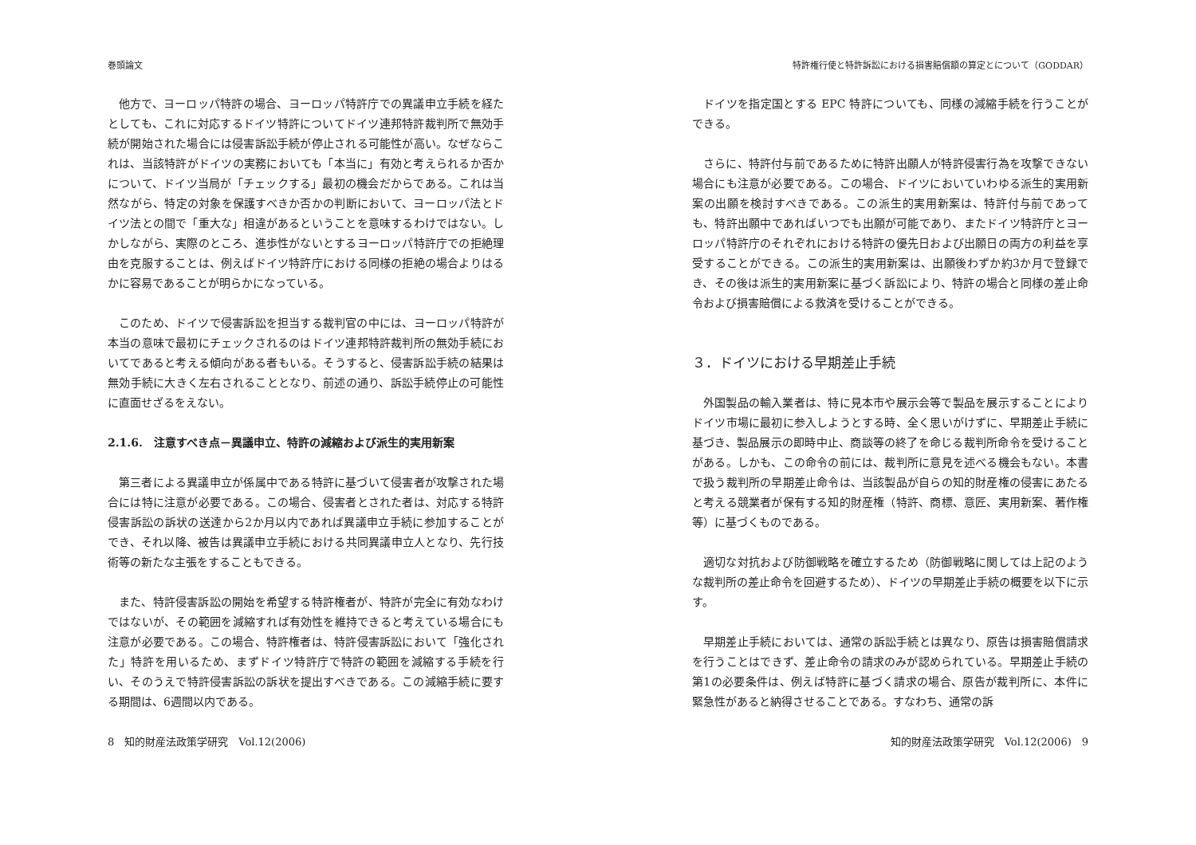巻頭論文
他方で、ヨーロッパ特許の場合、ヨーロッパ特許庁での異議申立手続を経たとしても、これに対応するドイツ特許についてドイツ連邦特許裁判所で無効手続が開始された場合には侵害訴訟手続が停止される可能性が高い。なぜならこれは、当該特許がドイツの実務においても「本当に」有効と考えられるか否かについて、ドイツ当局が「チェックする」最初の機会だからである。これは当然ながら、特定の対象を保護すべきか否かの判断において、ヨーロッパ法とドイツ法との間で「重大な」相違があるということを意味するわけではない。しかしながら、実際のところ、進歩性がないとするヨーロッパ特許庁での拒絶理由を克服することは、例えばドイツ特許庁における同様の拒絶の場合よりはるかに容易であることが明らかになっている。
このため、ドイツで侵害訴訟を担当する裁判官の中には、ヨーロッパ特許が本当の意味で最初にチェックされるのはドイツ連邦特許裁判所の無効手続においてであると考える傾向がある者もいる。そうすると、侵害訴訟手続の結果は無効手続に大きく左右されることとなり、前述の通り、訴訟手続停止の可能性に直面せざるをえない。
2.1.6.　注意すべき点－異議申立、特許の減縮および派生的実用新案
第三者による異議申立が係属中である特許に基づいて侵害者が攻撃された場合には特に注意が必要である。この場合、侵害者とされた者は、対応する特許侵害訴訟の訴状の送達から2か月以内であれば異議申立手続に参加することができ、それ以降、被告は異議申立手続における共同異議申立人となり、先行技術等の新たな主張をすることもできる。
また、特許侵害訴訟の開始を希望する特許権者が、特許が完全に有効なわけではないが、その範囲を減縮すれば有効性を維持できると考えている場合にも注意が必要である。この場合、特許権者は、特許侵害訴訟において「強化された」特許を用いるため、まずドイツ特許庁で特許の範囲を減縮する手続を行い、そのうえで特許侵害訴訟の訴状を提出すべきである。この減縮手続に要する期間は、6週間以内である。
8　知的財産法政策学研究　Vol.12(2006)
特許権行使と特許訴訟における損害賠償額の算定とについて（GODDAR）
ドイツを指定国とする EPC 特許についても、同様の減縮手続を行うことができる。
さらに、特許付与前であるために特許出願人が特許侵害行為を攻撃できない場合にも注意が必要である。この場合、ドイツにおいていわゆる派生的実用新案の出願を検討すべきである。この派生的実用新案は、特許付与前であっても、特許出願中であればいつでも出願が可能であり、またドイツ特許庁とヨーロッパ特許庁のそれぞれにおける特許の優先日および出願日の両方の利益を享受することができる。この派生的実用新案は、出願後わずか約3か月で登録でき、その後は派生的実用新案に基づく訴訟により、特許の場合と同様の差止命令および損害賠償による救済を受けることができる。
３．ドイツにおける早期差止手続
外国製品の輸入業者は、特に見本市や展示会等で製品を展示することによりドイツ市場に最初に参入しようとする時、全く思いがけずに、早期差止手続に基づき、製品展示の即時中止、商談等の終了を命じる裁判所命令を受けることがある。しかも、この命令の前には、裁判所に意見を述べる機会もない。本書で扱う裁判所の早期差止命令は、当該製品が自らの知的財産権の侵害にあたると考える競業者が保有する知的財産権（特許、商標、意匠、実用新案、著作権等）に基づくものである。
適切な対抗および防御戦略を確立するため（防御戦略に関しては上記のような裁判所の差止命令を回避するため）、ドイツの早期差止手続の概要を以下に示す。
早期差止手続においては、通常の訴訟手続とは異なり、原告は損害賠償請求を行うことはできず、差止命令の請求のみが認められている。早期差止手続の第1の必要条件は、例えば特許に基づく請求の場合、原告が裁判所に、本件に緊急性があると納得させることである。すなわち、通常の訴
知的財産法政策学研究　Vol.12(2006)　9